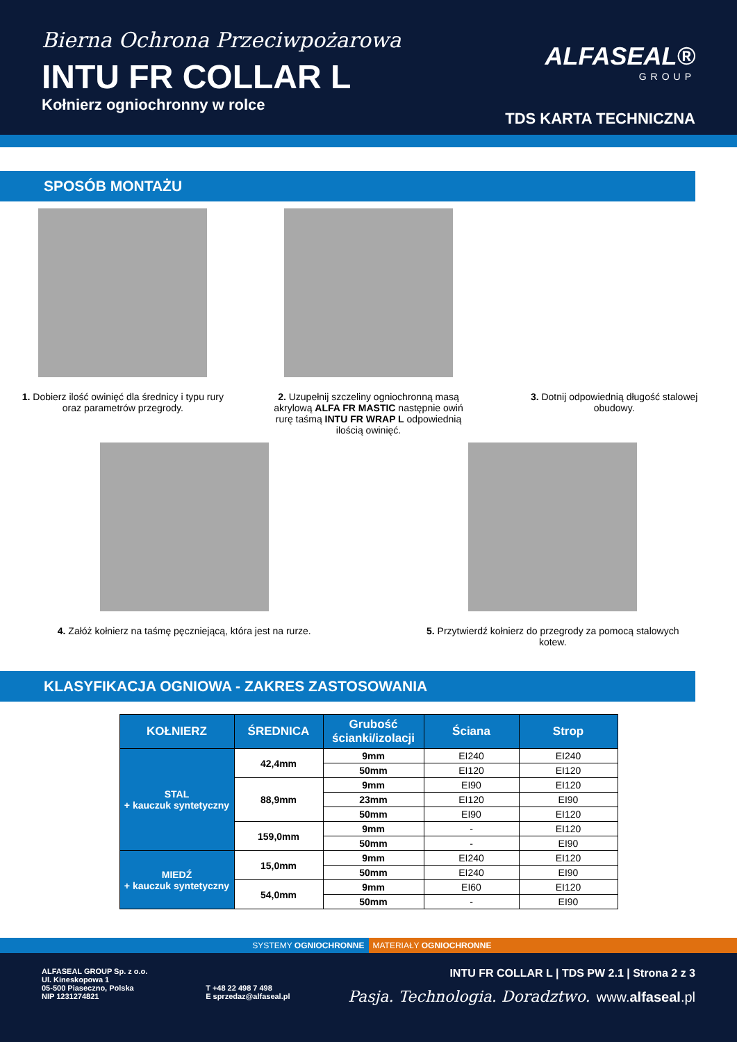Bierna Ochrona Przeciwpożarowa
INTU FR COLLAR L
Kołnierz ogniochronny w rolce
ALFASEAL®
GROUP
TDS KARTA TECHNICZNA
SPOSÓB MONTAŻU
1. Dobierz ilość owinięć dla średnicy i typu rury oraz parametrów przegrody.
2. Uzupełnij szczeliny ogniochronną masą akrylową ALFA FR MASTIC następnie owiń rurę taśmą INTU FR WRAP L odpowiednią ilością owinięć.
3. Dotnij odpowiednią długość stalowej obudowy.
4. Załóż kołnierz na taśmę pęczniejącą, która jest na rurze.
5. Przytwierdź kołnierz do przegrody za pomocą stalowych kotew.
KLASYFIKACJA OGNIOWA - ZAKRES ZASTOSOWANIA
| KOŁNIERZ | ŚREDNICA | Grubość ścianki/izolacji | Ściana | Strop |
| --- | --- | --- | --- | --- |
| STAL + kauczuk syntetyczny | 42,4mm | 9mm | EI240 | EI240 |
| | | 50mm | EI120 | EI120 |
| | 88,9mm | 9mm | EI90 | EI120 |
| | | 23mm | EI120 | EI90 |
| | | 50mm | EI90 | EI120 |
| | 159,0mm | 9mm | - | EI120 |
| | | 50mm | - | EI90 |
| MIEDŹ + kauczuk syntetyczny | 15,0mm | 9mm | EI240 | EI120 |
| | | 50mm | EI240 | EI90 |
| | 54,0mm | 9mm | EI60 | EI120 |
| | | 50mm | - | EI90 |
SYSTEMY OGNIOCHRONNE MATERIAŁY OGNIOCHRONNE
ALFASEAL GROUP Sp. z o.o.
Ul. Kineskopowa 1
05-500 Piaseczno, Polska
NIP 1231274821
T +48 22 498 7 498
E sprzedaz@alfaseal.pl
INTU FR COLLAR L | TDS PW 2.1 | Strona 2 z 3
Pasja. Technologia. Doradztwo. www.alfaseal.pl